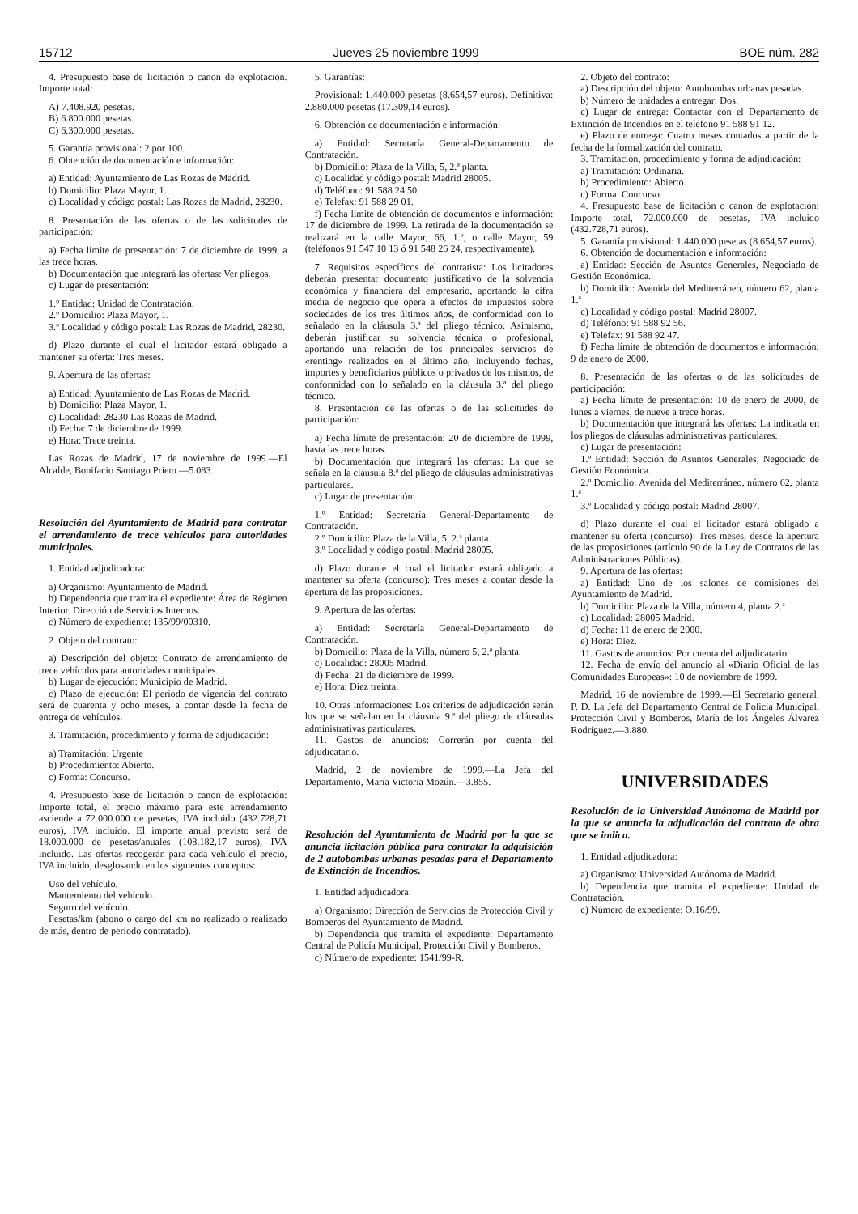15712 Jueves 25 noviembre 1999 BOE núm. 282
4. Presupuesto base de licitación o canon de explotación. Importe total:
A) 7.408.920 pesetas.
B) 6.800.000 pesetas.
C) 6.300.000 pesetas.
5. Garantía provisional: 2 por 100.
6. Obtención de documentación e información:
a) Entidad: Ayuntamiento de Las Rozas de Madrid.
b) Domicilio: Plaza Mayor, 1.
c) Localidad y código postal: Las Rozas de Madrid, 28230.
8. Presentación de las ofertas o de las solicitudes de participación:
a) Fecha límite de presentación: 7 de diciembre de 1999, a las trece horas.
b) Documentación que integrará las ofertas: Ver pliegos.
c) Lugar de presentación:
1.º Entidad: Unidad de Contratación.
2.º Domicilio: Plaza Mayor, 1.
3.º Localidad y código postal: Las Rozas de Madrid, 28230.
d) Plazo durante el cual el licitador estará obligado a mantener su oferta: Tres meses.
9. Apertura de las ofertas:
a) Entidad: Ayuntamiento de Las Rozas de Madrid.
b) Domicilio: Plaza Mayor, 1.
c) Localidad: 28230 Las Rozas de Madrid.
d) Fecha: 7 de diciembre de 1999.
e) Hora: Trece treinta.
Las Rozas de Madrid, 17 de noviembre de 1999.—El Alcalde, Bonifacio Santiago Prieto.—5.083.
Resolución del Ayuntamiento de Madrid para contratar el arrendamiento de trece vehículos para autoridades municipales.
1. Entidad adjudicadora:
a) Organismo: Ayuntamiento de Madrid.
b) Dependencia que tramita el expediente: Área de Régimen Interior. Dirección de Servicios Internos.
c) Número de expediente: 135/99/00310.
2. Objeto del contrato:
a) Descripción del objeto: Contrato de arrendamiento de trece vehículos para autoridades municipales.
b) Lugar de ejecución: Municipio de Madrid.
c) Plazo de ejecución: El período de vigencia del contrato será de cuarenta y ocho meses, a contar desde la fecha de entrega de vehículos.
3. Tramitación, procedimiento y forma de adjudicación:
a) Tramitación: Urgente
b) Procedimiento: Abierto.
c) Forma: Concurso.
4. Presupuesto base de licitación o canon de explotación: Importe total, el precio máximo para este arrendamiento asciende a 72.000.000 de pesetas, IVA incluido (432.728,71 euros), IVA incluido. El importe anual previsto será de 18.000.000 de pesetas/anuales (108.182,17 euros), IVA incluido. Las ofertas recogerán para cada vehículo el precio, IVA incluido, desglosando en los siguientes conceptos:
Uso del vehículo.
Mantemiento del vehículo.
Seguro del vehículo.
Pesetas/km (abono o cargo del km no realizado o realizado de más, dentro de período contratado).
5. Garantías:
Provisional: 1.440.000 pesetas (8.654,57 euros). Definitiva: 2.880.000 pesetas (17.309,14 euros).
6. Obtención de documentación e información:
a) Entidad: Secretaría General-Departamento de Contratación.
b) Domicilio: Plaza de la Villa, 5, 2.ª planta.
c) Localidad y código postal: Madrid 28005.
d) Teléfono: 91 588 24 50.
e) Telefax: 91 588 29 01.
f) Fecha límite de obtención de documentos e información: 17 de diciembre de 1999. La retirada de la documentación se realizará en la calle Mayor, 66, 1.º, o calle Mayor, 59 (teléfonos 91 547 10 13 ó 91 548 26 24, respectivamente).
7. Requisitos específicos del contratista: Los licitadores deberán presentar documento justificativo de la solvencia económica y financiera del empresario, aportando la cifra media de negocio que opera a efectos de impuestos sobre sociedades de los tres últimos años, de conformidad con lo señalado en la cláusula 3.ª del pliego técnico. Asimismo, deberán justificar su solvencia técnica o profesional, aportando una relación de los principales servicios de «renting» realizados en el último año, incluyendo fechas, importes y beneficiarios públicos o privados de los mismos, de conformidad con lo señalado en la cláusula 3.ª del pliego técnico.
8. Presentación de las ofertas o de las solicitudes de participación:
a) Fecha límite de presentación: 20 de diciembre de 1999, hasta las trece horas.
b) Documentación que integrará las ofertas: La que se señala en la cláusula 8.ª del pliego de cláusulas administrativas particulares.
c) Lugar de presentación:
1.º Entidad: Secretaría General-Departamento de Contratación.
2.º Domicilio: Plaza de la Villa, 5, 2.ª planta.
3.º Localidad y código postal: Madrid 28005.
d) Plazo durante el cual el licitador estará obligado a mantener su oferta (concurso): Tres meses a contar desde la apertura de las proposiciones.
9. Apertura de las ofertas:
a) Entidad: Secretaría General-Departamento de Contratación.
b) Domicilio: Plaza de la Villa, número 5, 2.ª planta.
c) Localidad: 28005 Madrid.
d) Fecha: 21 de diciembre de 1999.
e) Hora: Diez treinta.
10. Otras informaciones: Los criterios de adjudicación serán los que se señalan en la cláusula 9.ª del pliego de cláusulas administrativas particulares.
11. Gastos de anuncios: Correrán por cuenta del adjudicatario.
Madrid, 2 de noviembre de 1999.—La Jefa del Departamento, María Victoria Mozún.—3.855.
Resolución del Ayuntamiento de Madrid por la que se anuncia licitación pública para contratar la adquisición de 2 autobombas urbanas pesadas para el Departamento de Extinción de Incendios.
1. Entidad adjudicadora:
a) Organismo: Dirección de Servicios de Protección Civil y Bomberos del Ayuntamiento de Madrid.
b) Dependencia que tramita el expediente: Departamento Central de Policía Municipal, Protección Civil y Bomberos.
c) Número de expediente: 1541/99-R.
2. Objeto del contrato:
a) Descripción del objeto: Autobombas urbanas pesadas.
b) Número de unidades a entregar: Dos.
c) Lugar de entrega: Contactar con el Departamento de Extinción de Incendios en el teléfono 91 588 91 12.
e) Plazo de entrega: Cuatro meses contados a partir de la fecha de la formalización del contrato.
3. Tramitación, procedimiento y forma de adjudicación:
a) Tramitación: Ordinaria.
b) Procedimiento: Abierto.
c) Forma: Concurso.
4. Presupuesto base de licitación o canon de explotación: Importe total, 72.000.000 de pesetas, IVA incluido (432.728,71 euros).
5. Garantía provisional: 1.440.000 pesetas (8.654,57 euros).
6. Obtención de documentación e información:
a) Entidad: Sección de Asuntos Generales, Negociado de Gestión Económica.
b) Domicilio: Avenida del Mediterráneo, número 62, planta 1.ª
c) Localidad y código postal: Madrid 28007.
d) Teléfono: 91 588 92 56.
e) Telefax: 91 588 92 47.
f) Fecha límite de obtención de documentos e información: 9 de enero de 2000.
8. Presentación de las ofertas o de las solicitudes de participación:
a) Fecha límite de presentación: 10 de enero de 2000, de lunes a viernes, de nueve a trece horas.
b) Documentación que integrará las ofertas: La indicada en los pliegos de cláusulas administrativas particulares.
c) Lugar de presentación:
1.º Entidad: Sección de Asuntos Generales, Negociado de Gestión Económica.
2.º Domicilio: Avenida del Mediterráneo, número 62, planta 1.ª
3.º Localidad y código postal: Madrid 28007.
d) Plazo durante el cual el licitador estará obligado a mantener su oferta (concurso): Tres meses, desde la apertura de las proposiciones (artículo 90 de la Ley de Contratos de las Administraciones Públicas).
9. Apertura de las ofertas:
a) Entidad: Uno de los salones de comisiones del Ayuntamiento de Madrid.
b) Domicilio: Plaza de la Villa, número 4, planta 2.ª
c) Localidad: 28005 Madrid.
d) Fecha: 11 de enero de 2000.
e) Hora: Diez.
11. Gastos de anuncios: Por cuenta del adjudicatario.
12. Fecha de envío del anuncio al «Diario Oficial de las Comunidades Europeas»: 10 de noviembre de 1999.
Madrid, 16 de noviembre de 1999.—El Secretario general. P. D. La Jefa del Departamento Central de Policía Municipal, Protección Civil y Bomberos, María de los Ángeles Álvarez Rodríguez.—3.880.
UNIVERSIDADES
Resolución de la Universidad Autónoma de Madrid por la que se anuncia la adjudicación del contrato de obra que se indica.
1. Entidad adjudicadora:
a) Organismo: Universidad Autónoma de Madrid.
b) Dependencia que tramita el expediente: Unidad de Contratación.
c) Número de expediente: O.16/99.